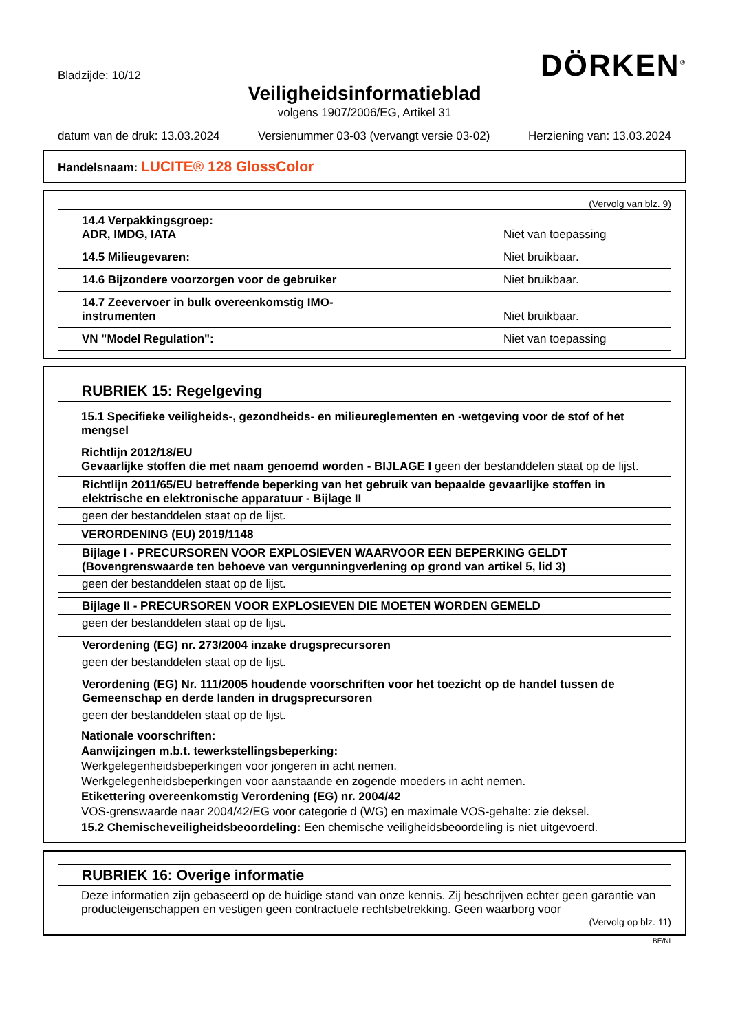Bladzijde: 10/12
DÖRKEN<sup>®</sup>
Veiligheidsinformatieblad
volgens 1907/2006/EG, Artikel 31
datum van de druk: 13.03.2024 Versienummer 03-03 (vervangt versie 03-02) Herziening van: 13.03.2024
Handelsnaam: LUCITE® 128 GlossColor
(Vervolg van blz. 9)
| 14.4 Verpakkingsgroep: ADR, IMDG, IATA | Niet van toepassing |
| 14.5 Milieugevaren: | Niet bruikbaar. |
| 14.6 Bijzondere voorzorgen voor de gebruiker | Niet bruikbaar. |
| 14.7 Zeevervoer in bulk overeenkomstig IMO- instrumenten | Niet bruikbaar. |
| VN "Model Regulation": | Niet van toepassing |
RUBRIEK 15: Regelgeving
15.1 Specifieke veiligheids-, gezondheids- en milieureglementen en -wetgeving voor de stof of het mengsel
Richtlijn 2012/18/EU
Gevaarlijke stoffen die met naam genoemd worden - BIJLAGE I geen der bestanddelen staat op de lijst.
| Richtlijn 2011/65/EU betreffende beperking van het gebruik van bepaalde gevaarlijke stoffen in elektrische en elektronische apparatuur - Bijlage II |
| geen der bestanddelen staat op de lijst. |
VERORDENING (EU) 2019/1148
| Bijlage I - PRECURSOREN VOOR EXPLOSIEVEN WAARVOOR EEN BEPERKING GELDT (Bovengrenswaarde ten behoeve van vergunningverlening op grond van artikel 5, lid 3) |
| geen der bestanddelen staat op de lijst. |
| Bijlage II - PRECURSOREN VOOR EXPLOSIEVEN DIE MOETEN WORDEN GEMELD |
| geen der bestanddelen staat op de lijst. |
| Verordening (EG) nr. 273/2004 inzake drugsprecursoren |
| geen der bestanddelen staat op de lijst. |
| Verordening (EG) Nr. 111/2005 houdende voorschriften voor het toezicht op de handel tussen de Gemeenschap en derde landen in drugsprecursoren |
| geen der bestanddelen staat op de lijst. |
Nationale voorschriften:
Aanwijzingen m.b.t. tewerkstellingsbeperking:
Werkgelegenheidsbeperkingen voor jongeren in acht nemen.
Werkgelegenheidsbeperkingen voor aanstaande en zogende moeders in acht nemen.
Etikettering overeenkomstig Verordening (EG) nr. 2004/42
VOS-grenswaarde naar 2004/42/EG voor categorie d (WG) en maximale VOS-gehalte: zie deksel.
15.2 Chemischeveiligheidsbeoordeling: Een chemische veiligheidsbeoordeling is niet uitgevoerd.
RUBRIEK 16: Overige informatie
Deze informatien zijn gebaseerd op de huidige stand van onze kennis. Zij beschrijven echter geen garantie van producteigenschappen en vestigen geen contractuele rechtsbetrekking. Geen waarborg voor
(Vervolg op blz. 11)
BE/NL